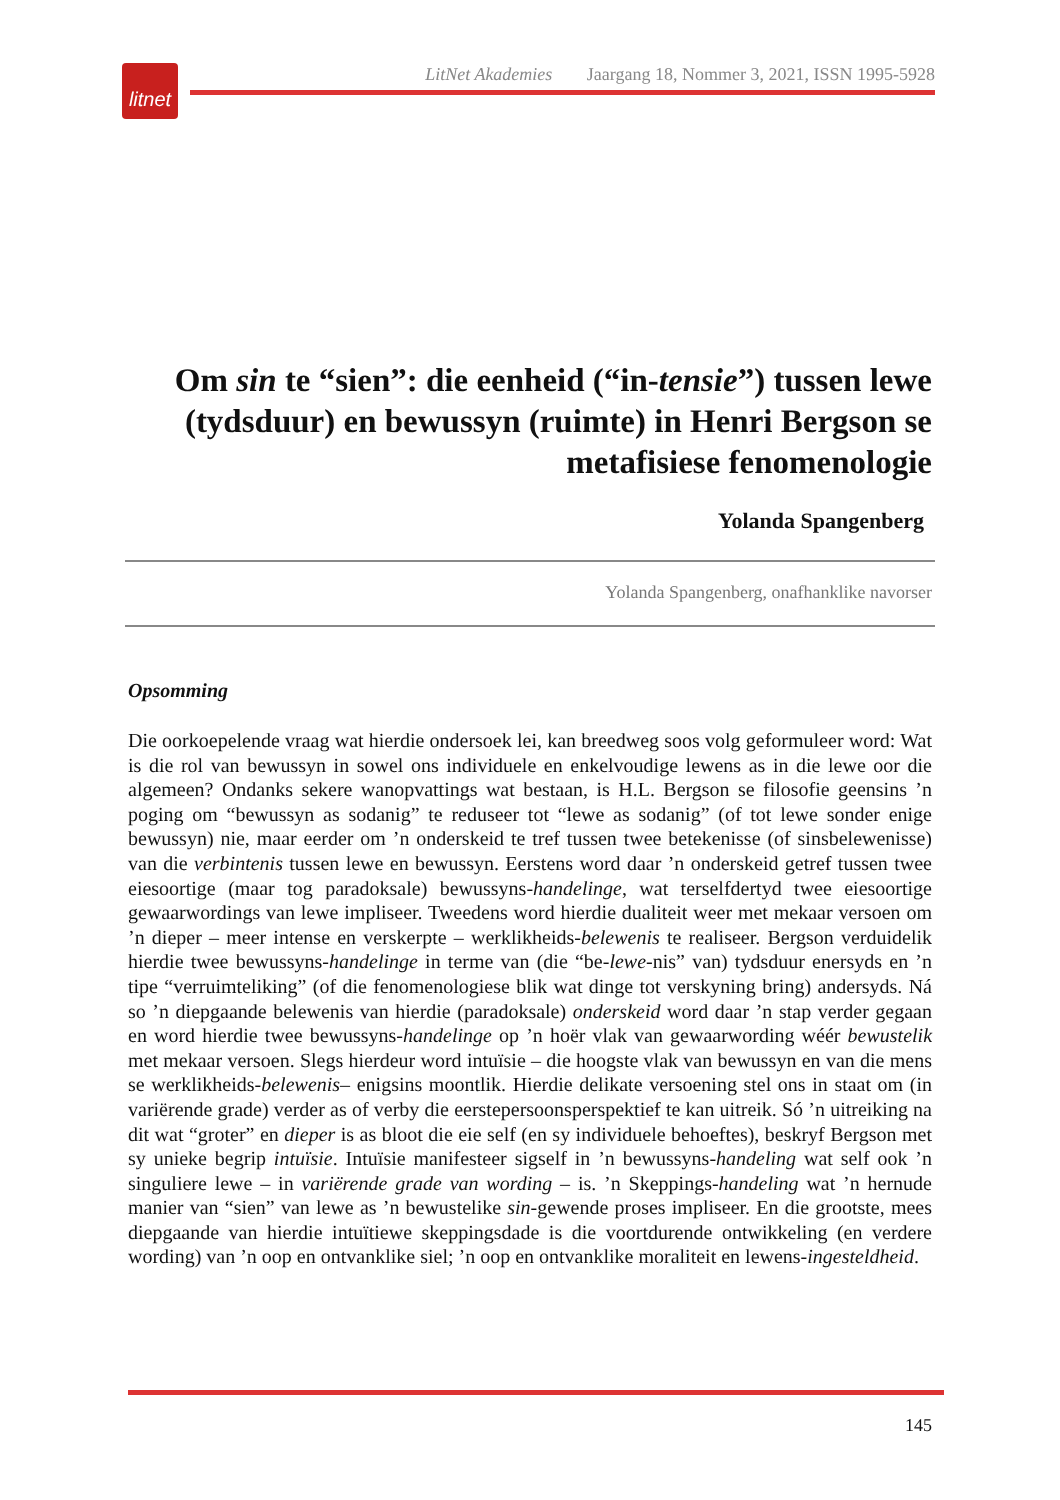litnet
LitNet Akademies Jaargang 18, Nommer 3, 2021, ISSN 1995-5928
Om sin te “sien”: die eenheid (“in-tensie”) tussen lewe (tydsduur) en bewussyn (ruimte) in Henri Bergson se metafisiese fenomenologie
Yolanda Spangenberg
Yolanda Spangenberg, onafhanklike navorser
Opsomming
Die oorkoepelende vraag wat hierdie ondersoek lei, kan breedweg soos volg geformuleer word: Wat is die rol van bewussyn in sowel ons individuele en enkelvoudige lewens as in die lewe oor die algemeen? Ondanks sekere wanopvattings wat bestaan, is H.L. Bergson se filosofie geensins ’n poging om “bewussyn as sodanig” te reduseer tot “lewe as sodanig” (of tot lewe sonder enige bewussyn) nie, maar eerder om ’n onderskeid te tref tussen twee betekenisse (of sinsbelewenisse) van die verbintenis tussen lewe en bewussyn. Eerstens word daar ’n onderskeid getref tussen twee eiesoortige (maar tog paradoksale) bewussyns-handelinge, wat terselfdertyd twee eiesoortige gewaarwordings van lewe impliseer. Tweedens word hierdie dualiteit weer met mekaar versoen om ’n dieper – meer intense en verskerpte – werklikheids-belewenis te realiseer. Bergson verduidelik hierdie twee bewussyns-handelinge in terme van (die “be-lewe-nis” van) tydsduur enersyds en ’n tipe “verruimteliking” (of die fenomenologiese blik wat dinge tot verskyning bring) andersyds. Ná so ’n diepgaande belewenis van hierdie (paradoksale) onderskeid word daar ’n stap verder gegaan en word hierdie twee bewussyns-handelinge op ’n hoër vlak van gewaarwording wéér bewustelik met mekaar versoen. Slegs hierdeur word intuïsie – die hoogste vlak van bewussyn en van die mens se werklikheids-belewenis– enigsins moontlik. Hierdie delikate versoening stel ons in staat om (in variërende grade) verder as of verby die eerstepersoonsperspektief te kan uitreik. Só ’n uitreiking na dit wat “groter” en dieper is as bloot die eie self (en sy individuele behoeftes), beskryf Bergson met sy unieke begrip intuïsie. Intuïsie manifesteer sigself in ’n bewussyns-handeling wat self ook ’n singuliere lewe – in variërende grade van wording – is. ’n Skeppings-handeling wat ’n hernude manier van “sien” van lewe as ’n bewustelike sin-gewende proses impliseer. En die grootste, mees diepgaande van hierdie intuïtiewe skeppingsdade is die voortdurende ontwikkeling (en verdere wording) van ’n oop en ontvanklike siel; ’n oop en ontvanklike moraliteit en lewens-ingesteldheid.
145